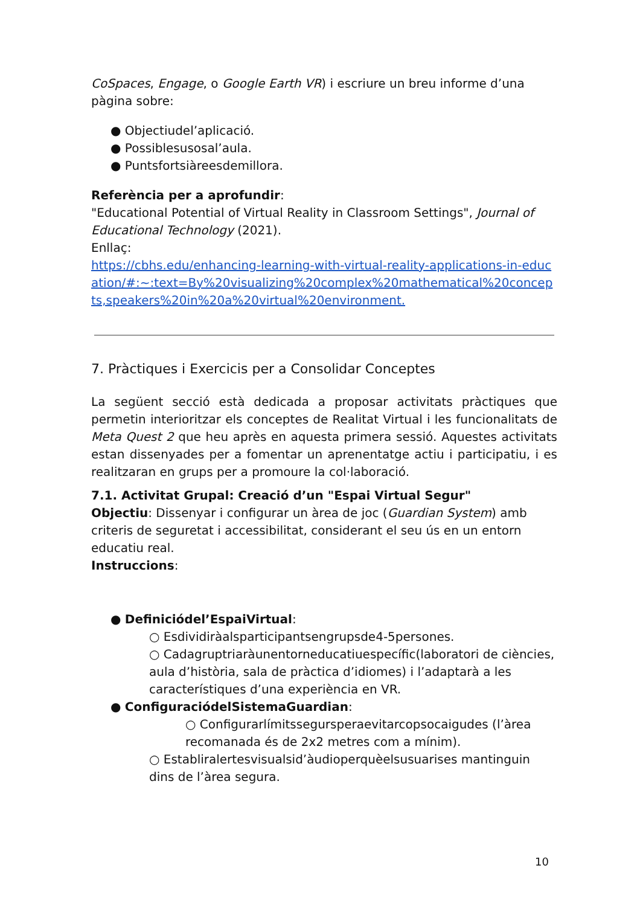CoSpaces, Engage, o Google Earth VR) i escriure un breu informe d’una pàgina sobre:
● Objectiudel’aplicació.
● Possiblesusosal’aula.
● Puntsfortsiàreesdemillora.
Referència per a aprofundir:
"Educational Potential of Virtual Reality in Classroom Settings", Journal of Educational Technology (2021).
Enllaç:
https://cbhs.edu/enhancing-learning-with-virtual-reality-applications-in-education/#:~:text=By%20visualizing%20complex%20mathematical%20concepts,speakers%20in%20a%20virtual%20environment.
7. Pràctiques i Exercicis per a Consolidar Conceptes
La següent secció està dedicada a proposar activitats pràctiques que permetin interioritzar els conceptes de Realitat Virtual i les funcionalitats de Meta Quest 2 que heu après en aquesta primera sessió. Aquestes activitats estan dissenyades per a fomentar un aprenentatge actiu i participatiu, i es realitzaran en grups per a promoure la col·laboració.
7.1. Activitat Grupal: Creació d’un "Espai Virtual Segur"
Objectiu: Dissenyar i configurar un àrea de joc (Guardian System) amb criteris de seguretat i accessibilitat, considerant el seu ús en un entorn educatiu real.
Instruccions:
● Definiciódel’EspaiVirtual:
○ Esdividiràalsparticipantsengrupsde4-5persones.
○ Cadagruptriaràunentorneducatiuespecífic(laboratori de ciències, aula d’història, sala de pràctica d’idiomes) i l’adaptarà a les característiques d’una experiència en VR.
● ConfiguraciódelSistemaGuardian:
○ Configurarlímitssegursperaevitarcopsocaigudes (l’àrea recomanada és de 2x2 metres com a mínim).
○ Establiralertesvisualsid’àudioperquèelsusuarises mantinguin dins de l’àrea segura.
10